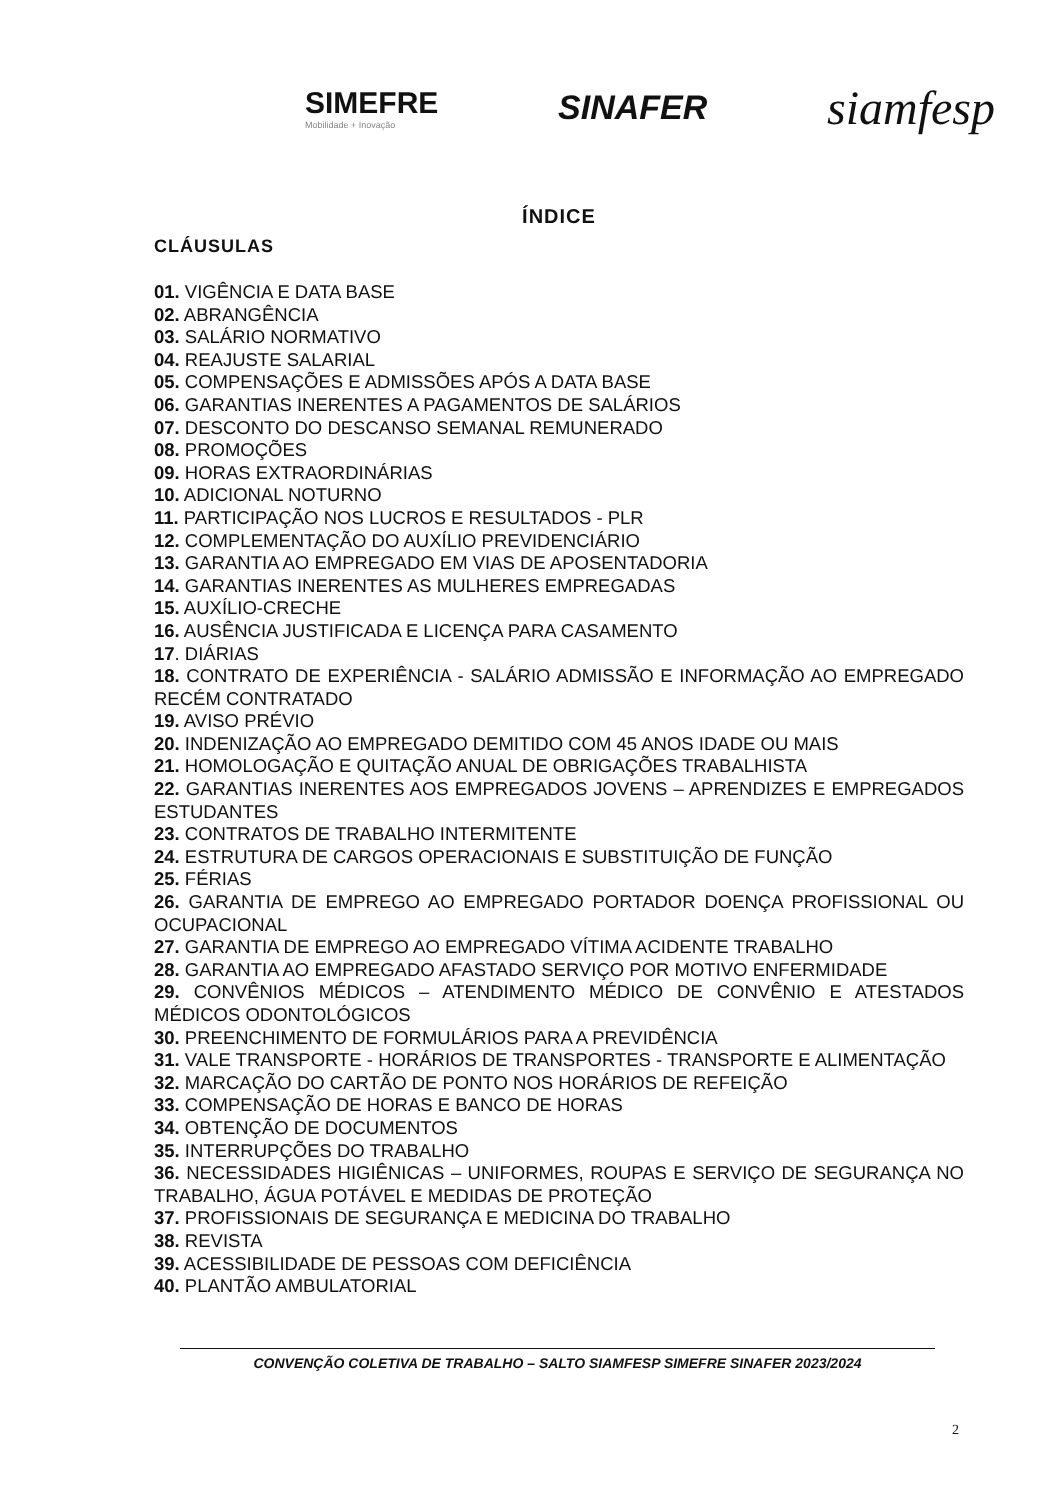SIMEFRE
Mobilidade + Inovação
SINAFER
siamfesp
ÍNDICE
CLÁUSULAS
01. VIGÊNCIA E DATA BASE
02. ABRANGÊNCIA
03. SALÁRIO NORMATIVO
04. REAJUSTE SALARIAL
05. COMPENSAÇÕES E ADMISSÕES APÓS A DATA BASE
06. GARANTIAS INERENTES A PAGAMENTOS DE SALÁRIOS
07. DESCONTO DO DESCANSO SEMANAL REMUNERADO
08. PROMOÇÕES
09. HORAS EXTRAORDINÁRIAS
10. ADICIONAL NOTURNO
11. PARTICIPAÇÃO NOS LUCROS E RESULTADOS - PLR
12. COMPLEMENTAÇÃO DO AUXÍLIO PREVIDENCIÁRIO
13. GARANTIA AO EMPREGADO EM VIAS DE APOSENTADORIA
14. GARANTIAS INERENTES AS MULHERES EMPREGADAS
15. AUXÍLIO-CRECHE
16. AUSÊNCIA JUSTIFICADA E LICENÇA PARA CASAMENTO
17. DIÁRIAS
18. CONTRATO DE EXPERIÊNCIA - SALÁRIO ADMISSÃO E INFORMAÇÃO AO EMPREGADO RECÉM CONTRATADO
19. AVISO PRÉVIO
20. INDENIZAÇÃO AO EMPREGADO DEMITIDO COM 45 ANOS IDADE OU MAIS
21. HOMOLOGAÇÃO E QUITAÇÃO ANUAL DE OBRIGAÇÕES TRABALHISTA
22. GARANTIAS INERENTES AOS EMPREGADOS JOVENS – APRENDIZES E EMPREGADOS ESTUDANTES
23. CONTRATOS DE TRABALHO INTERMITENTE
24. ESTRUTURA DE CARGOS OPERACIONAIS E SUBSTITUIÇÃO DE FUNÇÃO
25. FÉRIAS
26. GARANTIA DE EMPREGO AO EMPREGADO PORTADOR DOENÇA PROFISSIONAL OU OCUPACIONAL
27. GARANTIA DE EMPREGO AO EMPREGADO VÍTIMA ACIDENTE TRABALHO
28. GARANTIA AO EMPREGADO AFASTADO SERVIÇO POR MOTIVO ENFERMIDADE
29. CONVÊNIOS MÉDICOS – ATENDIMENTO MÉDICO DE CONVÊNIO E ATESTADOS MÉDICOS ODONTOLÓGICOS
30. PREENCHIMENTO DE FORMULÁRIOS PARA A PREVIDÊNCIA
31. VALE TRANSPORTE - HORÁRIOS DE TRANSPORTES - TRANSPORTE E ALIMENTAÇÃO
32. MARCAÇÃO DO CARTÃO DE PONTO NOS HORÁRIOS DE REFEIÇÃO
33. COMPENSAÇÃO DE HORAS E BANCO DE HORAS
34. OBTENÇÃO DE DOCUMENTOS
35. INTERRUPÇÕES DO TRABALHO
36. NECESSIDADES HIGIÊNICAS – UNIFORMES, ROUPAS E SERVIÇO DE SEGURANÇA NO TRABALHO, ÁGUA POTÁVEL E MEDIDAS DE PROTEÇÃO
37. PROFISSIONAIS DE SEGURANÇA E MEDICINA DO TRABALHO
38. REVISTA
39. ACESSIBILIDADE DE PESSOAS COM DEFICIÊNCIA
40. PLANTÃO AMBULATORIAL
CONVENÇÃO COLETIVA DE TRABALHO – SALTO SIAMFESP SIMEFRE SINAFER 2023/2024
2